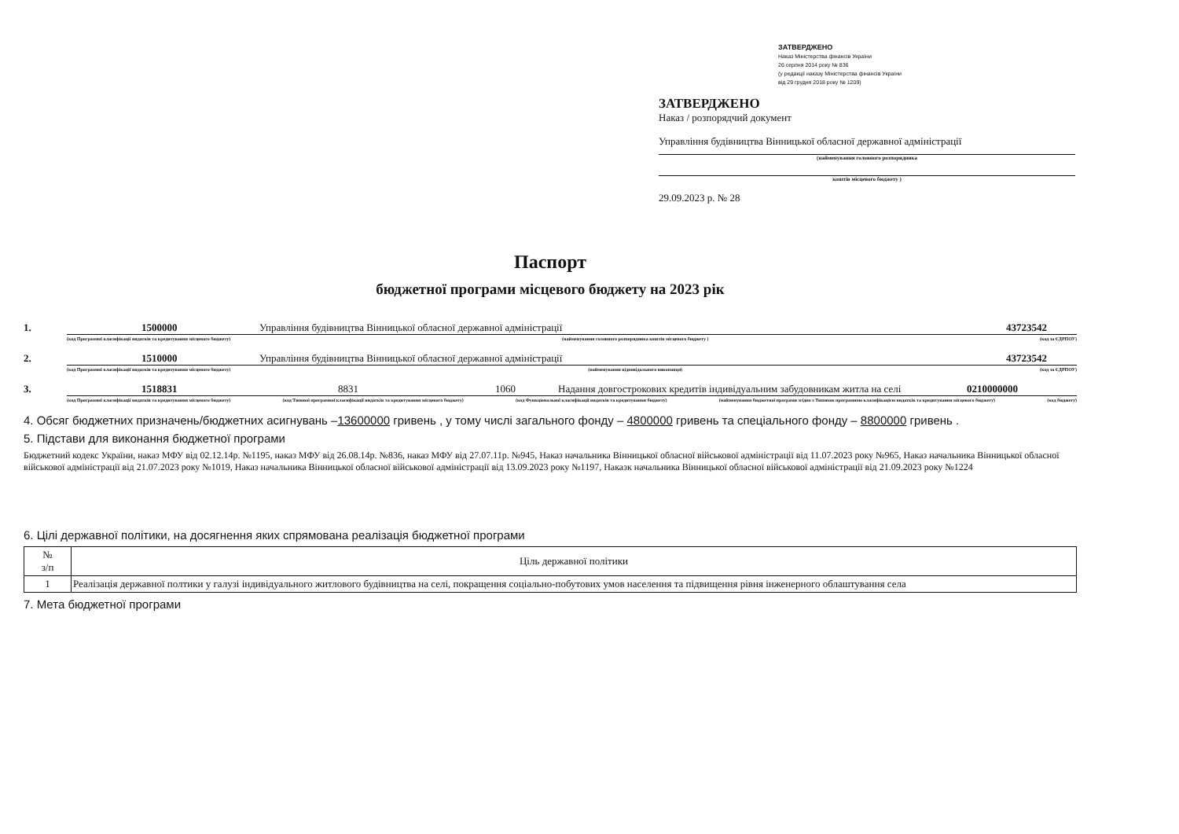ЗАТВЕРДЖЕНО
Наказ Міністерства фінансів України
26 серпня 2014 року № 836
(у редакції наказу Міністерства фінансів України
від 29 грудня 2018 року № 1209)
ЗАТВЕРДЖЕНО
Наказ / розпорядчий документ
Управління будівництва Вінницької обласної державної адміністрації
(найменування головного розпорядника
коштів місцевого бюджету )
29.09.2023 р. № 28
Паспорт
бюджетної програми місцевого бюджету на 2023 рік
1. 1500000 Управління будівництва Вінницької обласної державної адміністрації 43723542
(код Програмної класифікації видатків та кредитування місцевого бюджету) (найменування головного розпорядника коштів місцевого бюджету ) (код за ЄДРПОУ)
2. 1510000 Управління будівництва Вінницької обласної державної адміністрації 43723542
(код Програмної класифікації видатків та кредитування місцевого бюджету) (найменування відповідального виконавця) (код за ЄДРПОУ)
3. 1518831 8831 1060 Надання довгострокових кредитів індивідуальним забудовникам житла на селі 0210000000
(код Програмної класифікації видатків та кредитування місцевого бюджету) (код Типової програмної класифікації видатків та кредитування місцевого бюджету) (код Функціональної класифікації видатків та кредитування бюджету) (найменування бюджетної програми згідно з Типовою програмною класифікацією видатків та кредитування місцевого бюджету) (код бюджету)
4. Обсяг бюджетних призначень/бюджетних асигнувань –13600000 гривень , у тому числі загального фонду – 4800000 гривень та спеціального фонду – 8800000 гривень .
5. Підстави для виконання бюджетної програми
Бюджетний кодекс України, наказ МФУ від 02.12.14р. №1195, наказ МФУ від 26.08.14р. №836, наказ МФУ від 27.07.11р. №945, Наказ начальника Вінницької обласної військової адміністрації від 11.07.2023 року №965, Наказ начальника Вінницької обласної військової адміністрації від 21.07.2023 року №1019, Наказ начальника Вінницької обласної військової адміністрації від 13.09.2023 року №1197, Наказк начальника Вінницької обласної військової адміністрації від 21.09.2023 року №1224
6. Цілі державної політики, на досягнення яких спрямована реалізація бюджетної програми
| № з/п | Ціль державної політики |
| --- | --- |
| 1 | Реалізація державної полтики у галузі індивідуального житлового будівництва на селі, покращення соціально-побутових умов населення та підвищення рівня інженерного облаштування села |
7. Мета бюджетної програми